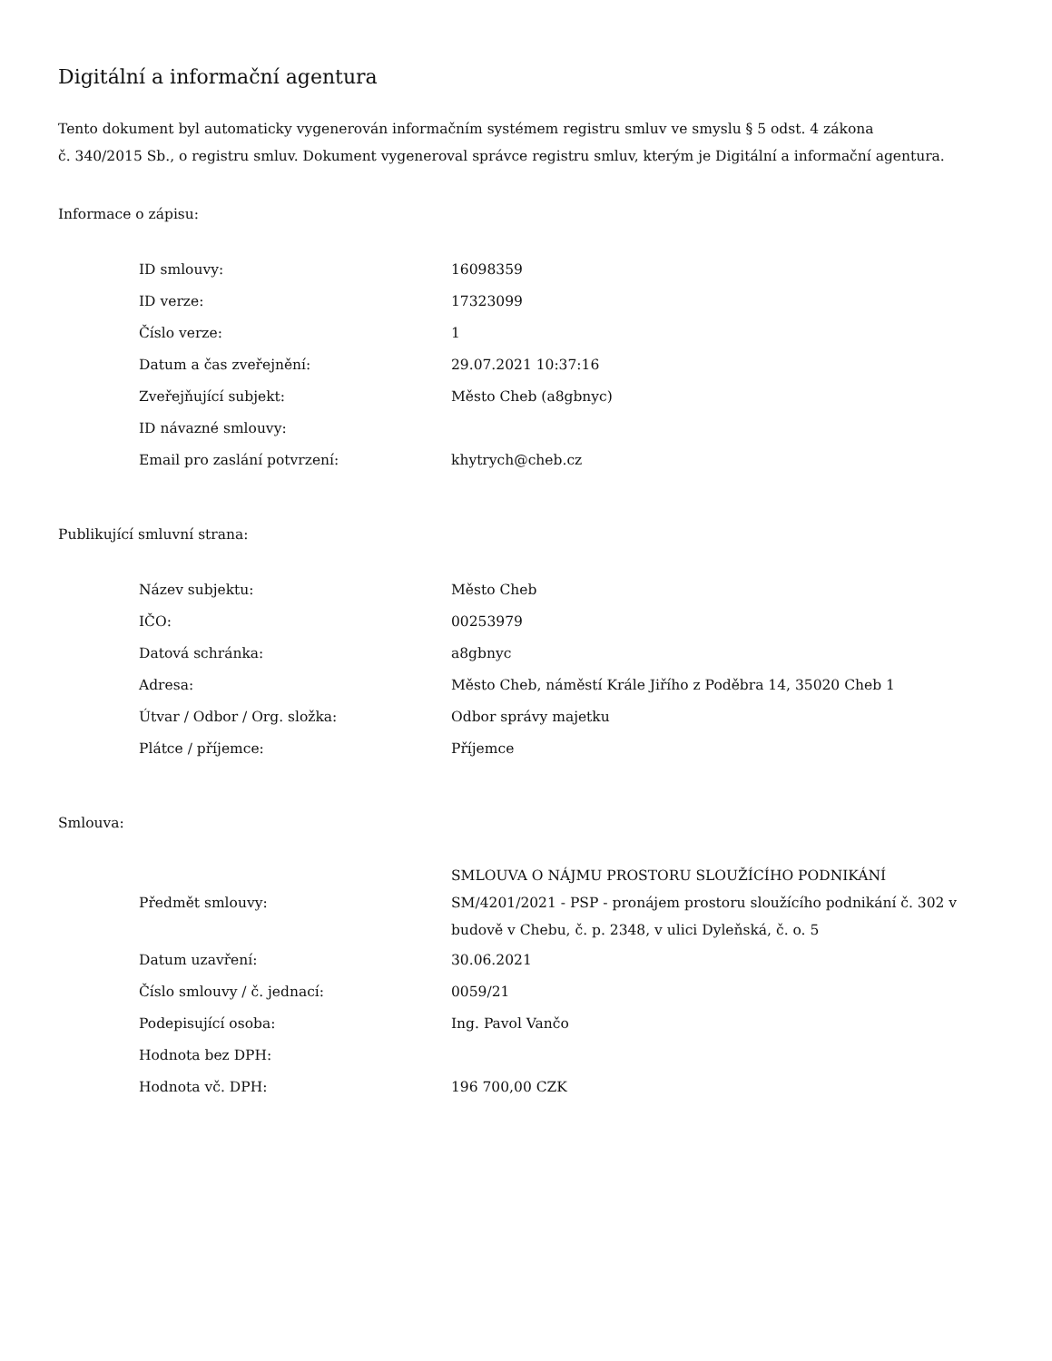Digitální a informační agentura
Tento dokument byl automaticky vygenerován informačním systémem registru smluv ve smyslu § 5 odst. 4 zákona
č. 340/2015 Sb., o registru smluv. Dokument vygeneroval správce registru smluv, kterým je Digitální a informační agentura.
Informace o zápisu:
| ID smlouvy: | 16098359 |
| ID verze: | 17323099 |
| Číslo verze: | 1 |
| Datum a čas zveřejnění: | 29.07.2021 10:37:16 |
| Zveřejňující subjekt: | Město Cheb (a8gbnyc) |
| ID návazné smlouvy: | |
| Email pro zaslání potvrzení: | khytrych@cheb.cz |
Publikující smluvní strana:
| Název subjektu: | Město Cheb |
| IČO: | 00253979 |
| Datová schránka: | a8gbnyc |
| Adresa: | Město Cheb, náměstí Krále Jiřího z Poděbra 14, 35020 Cheb 1 |
| Útvar / Odbor / Org. složka: | Odbor správy majetku |
| Plátce / příjemce: | Příjemce |
Smlouva:
| Předmět smlouvy: | SMLOUVA O NÁJMU PROSTORU SLOUŽÍCÍHO PODNIKÁNÍ SM/4201/2021 - PSP - pronájem prostoru sloužícího podnikání č. 302 v budově v Chebu, č. p. 2348, v ulici Dyleňská, č. o. 5 |
| Datum uzavření: | 30.06.2021 |
| Číslo smlouvy / č. jednací: | 0059/21 |
| Podepisující osoba: | Ing. Pavol Vančo |
| Hodnota bez DPH: | |
| Hodnota vč. DPH: | 196 700,00 CZK |